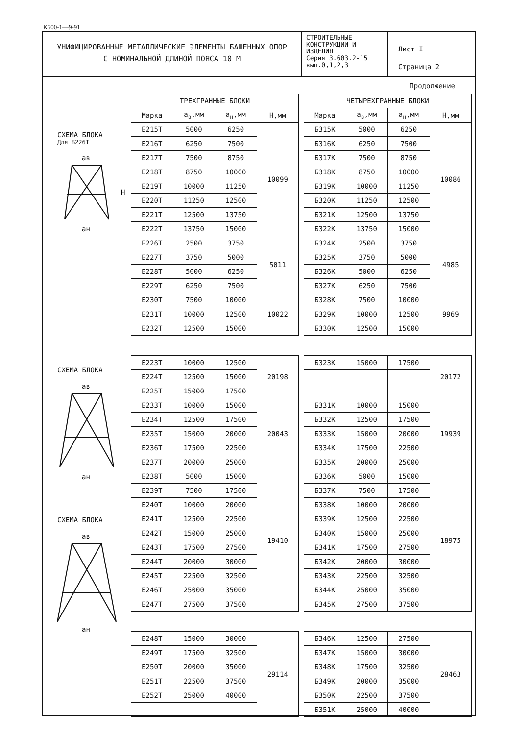К600-1—9-91
УНИФИЦИРОВАННЫЕ МЕТАЛЛИЧЕСКИЕ ЭЛЕМЕНТЫ БАШЕННЫХ ОПОР
С НОМИНАЛЬНОЙ ДЛИНОЙ ПОЯСА 10 М
СТРОИТЕЛЬНЫЕ КОНСТРУКЦИИ И ИЗДЕЛИЯ
Серия 3.603.2-15
вып.0,1,2,3
Лист I
Страница 2
СХЕМА БЛОКА
Для Б226Т
aв
aн
H
СХЕМА БЛОКА
aв
aн
СХЕМА БЛОКА
aв
aн
Продолжение
| ТРЕХГРАННЫЕ БЛОКИ | | | |
| --- | --- | --- | --- |
| Марка | a<sub>в</sub>,мм | a<sub>н</sub>,мм | H,мм |
| Б215Т | 5000 | 6250 | 10099 |
| Б216Т | 6250 | 7500 | |
| Б217Т | 7500 | 8750 | |
| Б218Т | 8750 | 10000 | |
| Б219Т | 10000 | 11250 | |
| Б220Т | 11250 | 12500 | |
| Б221Т | 12500 | 13750 | |
| Б222Т | 13750 | 15000 | |
| Б226Т | 2500 | 3750 | 5011 |
| Б227Т | 3750 | 5000 | |
| Б228Т | 5000 | 6250 | |
| Б229Т | 6250 | 7500 | |
| Б230Т | 7500 | 10000 | 10022 |
| Б231Т | 10000 | 12500 | |
| Б232Т | 12500 | 15000 | |
| ЧЕТЫРЕХГРАННЫЕ БЛОКИ | | | |
| --- | --- | --- | --- |
| Марка | a<sub>в</sub>,мм | a<sub>н</sub>,мм | H,мм |
| Б315К | 5000 | 6250 | 10086 |
| Б316К | 6250 | 7500 | |
| Б317К | 7500 | 8750 | |
| Б318К | 8750 | 10000 | |
| Б319К | 10000 | 11250 | |
| Б320К | 11250 | 12500 | |
| Б321К | 12500 | 13750 | |
| Б322К | 13750 | 15000 | |
| Б324К | 2500 | 3750 | 4985 |
| Б325К | 3750 | 5000 | |
| Б326К | 5000 | 6250 | |
| Б327К | 6250 | 7500 | |
| Б328К | 7500 | 10000 | 9969 |
| Б329К | 10000 | 12500 | |
| Б330К | 12500 | 15000 | |
| Б223Т | 10000 | 12500 | 20198 |
| Б224Т | 12500 | 15000 | |
| Б225Т | 15000 | 17500 | |
| Б233Т | 10000 | 15000 | 20043 |
| Б234Т | 12500 | 17500 | |
| Б235Т | 15000 | 20000 | |
| Б236Т | 17500 | 22500 | |
| Б237Т | 20000 | 25000 | |
| Б238Т | 5000 | 15000 | 19410 |
| Б239Т | 7500 | 17500 | |
| Б240Т | 10000 | 20000 | |
| Б241Т | 12500 | 22500 | |
| Б242Т | 15000 | 25000 | |
| Б243Т | 17500 | 27500 | |
| Б244Т | 20000 | 30000 | |
| Б245Т | 22500 | 32500 | |
| Б246Т | 25000 | 35000 | |
| Б247Т | 27500 | 37500 | |
| Б323К | 15000 | 17500 | 20172 |
| Б331К | 10000 | 15000 | 19939 |
| Б332К | 12500 | 17500 | |
| Б333К | 15000 | 20000 | |
| Б334К | 17500 | 22500 | |
| Б335К | 20000 | 25000 | |
| Б336К | 5000 | 15000 | 18975 |
| Б337К | 7500 | 17500 | |
| Б338К | 10000 | 20000 | |
| Б339К | 12500 | 22500 | |
| Б340К | 15000 | 25000 | |
| Б341К | 17500 | 27500 | |
| Б342К | 20000 | 30000 | |
| Б343К | 22500 | 32500 | |
| Б344К | 25000 | 35000 | |
| Б345К | 27500 | 37500 | |
| Б248Т | 15000 | 30000 | 29114 |
| Б249Т | 17500 | 32500 | |
| Б250Т | 20000 | 35000 | |
| Б251Т | 22500 | 37500 | |
| Б252Т | 25000 | 40000 | |
| Б346К | 12500 | 27500 | 28463 |
| Б347К | 15000 | 30000 | |
| Б348К | 17500 | 32500 | |
| Б349К | 20000 | 35000 | |
| Б350К | 22500 | 37500 | |
| Б351К | 25000 | 40000 | |